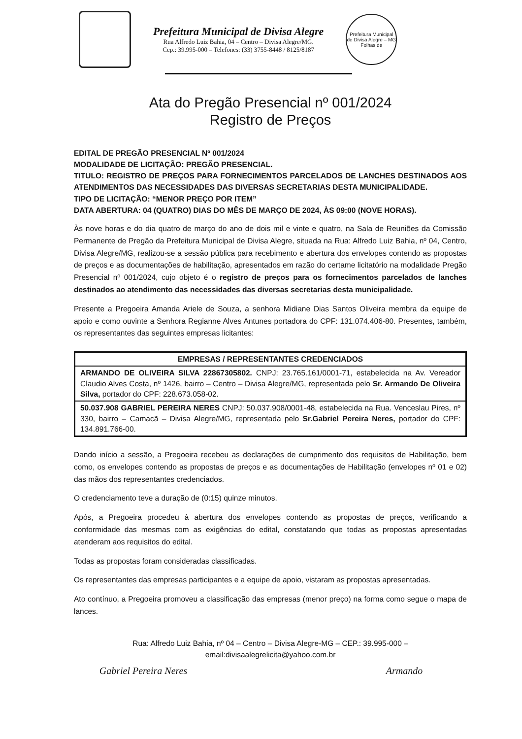Prefeitura Municipal de Divisa Alegre
Rua Alfredo Luiz Bahia, 04 – Centro – Divisa Alegre/MG.
Cep.: 39.995-000 – Telefones: (33) 3755-8448 / 8125/8187
Prefeitura Municipal de Divisa Alegre – MG
Folhas de
Ata do Pregão Presencial nº 001/2024
Registro de Preços
EDITAL DE PREGÃO PRESENCIAL Nº 001/2024
MODALIDADE DE LICITAÇÃO: PREGÃO PRESENCIAL.
TITULO: REGISTRO DE PREÇOS PARA FORNECIMENTOS PARCELADOS DE LANCHES DESTINADOS AOS ATENDIMENTOS DAS NECESSIDADES DAS DIVERSAS SECRETARIAS DESTA MUNICIPALIDADE.
TIPO DE LICITAÇÃO: “MENOR PREÇO POR ITEM”
DATA ABERTURA: 04 (QUATRO) DIAS DO MÊS DE MARÇO DE 2024, ÀS 09:00 (NOVE HORAS).
Às nove horas e do dia quatro de março do ano de dois mil e vinte e quatro, na Sala de Reuniões da Comissão Permanente de Pregão da Prefeitura Municipal de Divisa Alegre, situada na Rua: Alfredo Luiz Bahia, nº 04, Centro, Divisa Alegre/MG, realizou-se a sessão pública para recebimento e abertura dos envelopes contendo as propostas de preços e as documentações de habilitação, apresentados em razão do certame licitatório na modalidade Pregão Presencial nº 001/2024, cujo objeto é o registro de preços para os fornecimentos parcelados de lanches destinados ao atendimento das necessidades das diversas secretarias desta municipalidade.
Presente a Pregoeira Amanda Ariele de Souza, a senhora Midiane Dias Santos Oliveira membra da equipe de apoio e como ouvinte a Senhora Regianne Alves Antunes portadora do CPF: 131.074.406-80. Presentes, também, os representantes das seguintes empresas licitantes:
| EMPRESAS / REPRESENTANTES CREDENCIADOS |
| --- |
| ARMANDO DE OLIVEIRA SILVA 22867305802. CNPJ: 23.765.161/0001-71, estabelecida na Av. Vereador Claudio Alves Costa, nº 1426, bairro – Centro – Divisa Alegre/MG, representada pelo Sr. Armando De Oliveira Silva, portador do CPF: 228.673.058-02. |
| 50.037.908 GABRIEL PEREIRA NERES CNPJ: 50.037.908/0001-48, estabelecida na Rua. Venceslau Pires, nº 330, bairro – Camacã – Divisa Alegre/MG, representada pelo Sr.Gabriel Pereira Neres, portador do CPF: 134.891.766-00. |
Dando início a sessão, a Pregoeira recebeu as declarações de cumprimento dos requisitos de Habilitação, bem como, os envelopes contendo as propostas de preços e as documentações de Habilitação (envelopes nº 01 e 02) das mãos dos representantes credenciados.
O credenciamento teve a duração de (0:15) quinze minutos.
Após, a Pregoeira procedeu à abertura dos envelopes contendo as propostas de preços, verificando a conformidade das mesmas com as exigências do edital, constatando que todas as propostas apresentadas atenderam aos requisitos do edital.
Todas as propostas foram consideradas classificadas.
Os representantes das empresas participantes e a equipe de apoio, vistaram as propostas apresentadas.
Ato contínuo, a Pregoeira promoveu a classificação das empresas (menor preço) na forma como segue o mapa de lances.
Rua: Alfredo Luiz Bahia, nº 04 – Centro – Divisa Alegre-MG – CEP.: 39.995-000 –
email:divisaalegrelicita@yahoo.com.br
Gabriel Pereira Neres Armando